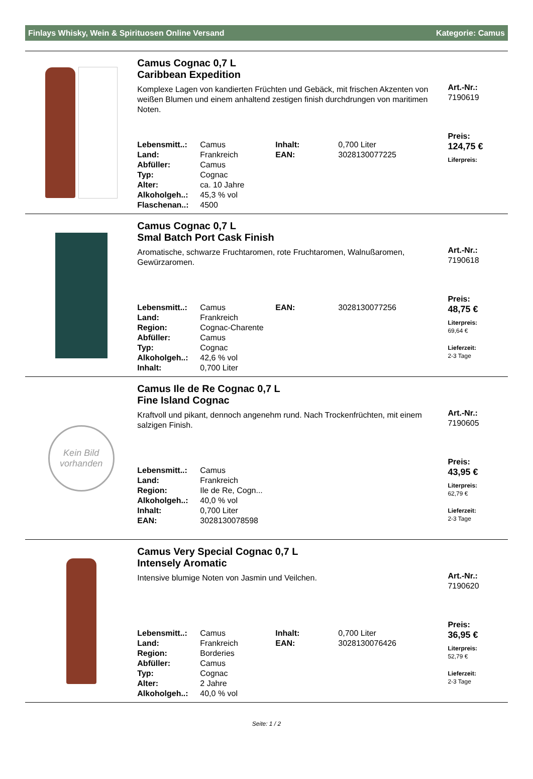Finlays Whisky, Wein & Spirituosen Online Versand Kategorie: Camus
Camus Cognac 0,7 L
Caribbean Expedition
Komplexe Lagen von kandierten Früchten und Gebäck, mit frischen Akzenten von weißen Blumen und einem anhaltend zestigen finish durchdrungen von maritimen Noten.
| Lebensmitt..: | Camus | Inhalt: | 0,700 Liter |
| Land: | Frankreich | EAN: | 3028130077225 |
| Abfüller: | Camus | | |
| Typ: | Cognac | | |
| Alter: | ca. 10 Jahre | | |
| Alkoholgeh..: | 45,3 % vol | | |
| Flaschenan..: | 4500 | | |
Art.-Nr.:
7190619
Preis:
124,75 €
Liferpreis:
Camus Cognac 0,7 L
Smal Batch Port Cask Finish
Aromatische, schwarze Fruchtaromen, rote Fruchtaromen, Walnußaromen, Gewürzaromen.
| Lebensmitt..: | Camus | EAN: | 3028130077256 |
| Land: | Frankreich | | |
| Region: | Cognac-Charente | | |
| Abfüller: | Camus | | |
| Typ: | Cognac | | |
| Alkoholgeh..: | 42,6 % vol | | |
| Inhalt: | 0,700 Liter | | |
Art.-Nr.:
7190618
Preis:
48,75 €
Literpreis:
69,64 €
Lieferzeit:
2-3 Tage
Kein Bild
vorhanden
Camus Ile de Re Cognac 0,7 L
Fine Island Cognac
Kraftvoll und pikant, dennoch angenehm rund. Nach Trockenfrüchten, mit einem salzigen Finish.
| Lebensmitt..: | Camus |
| Land: | Frankreich |
| Region: | Ile de Re, Cogn... |
| Alkoholgeh..: | 40,0 % vol |
| Inhalt: | 0,700 Liter |
| EAN: | 3028130078598 |
Art.-Nr.:
7190605
Preis:
43,95 €
Literpreis:
62,79 €
Lieferzeit:
2-3 Tage
Camus Very Special Cognac 0,7 L
Intensely Aromatic
Intensive blumige Noten von Jasmin und Veilchen.
| Lebensmitt..: | Camus | Inhalt: | 0,700 Liter |
| Land: | Frankreich | EAN: | 3028130076426 |
| Region: | Borderies | | |
| Abfüller: | Camus | | |
| Typ: | Cognac | | |
| Alter: | 2 Jahre | | |
| Alkoholgeh..: | 40,0 % vol | | |
Art.-Nr.:
7190620
Preis:
36,95 €
Literpreis:
52,79 €
Lieferzeit:
2-3 Tage
Seite: 1 / 2